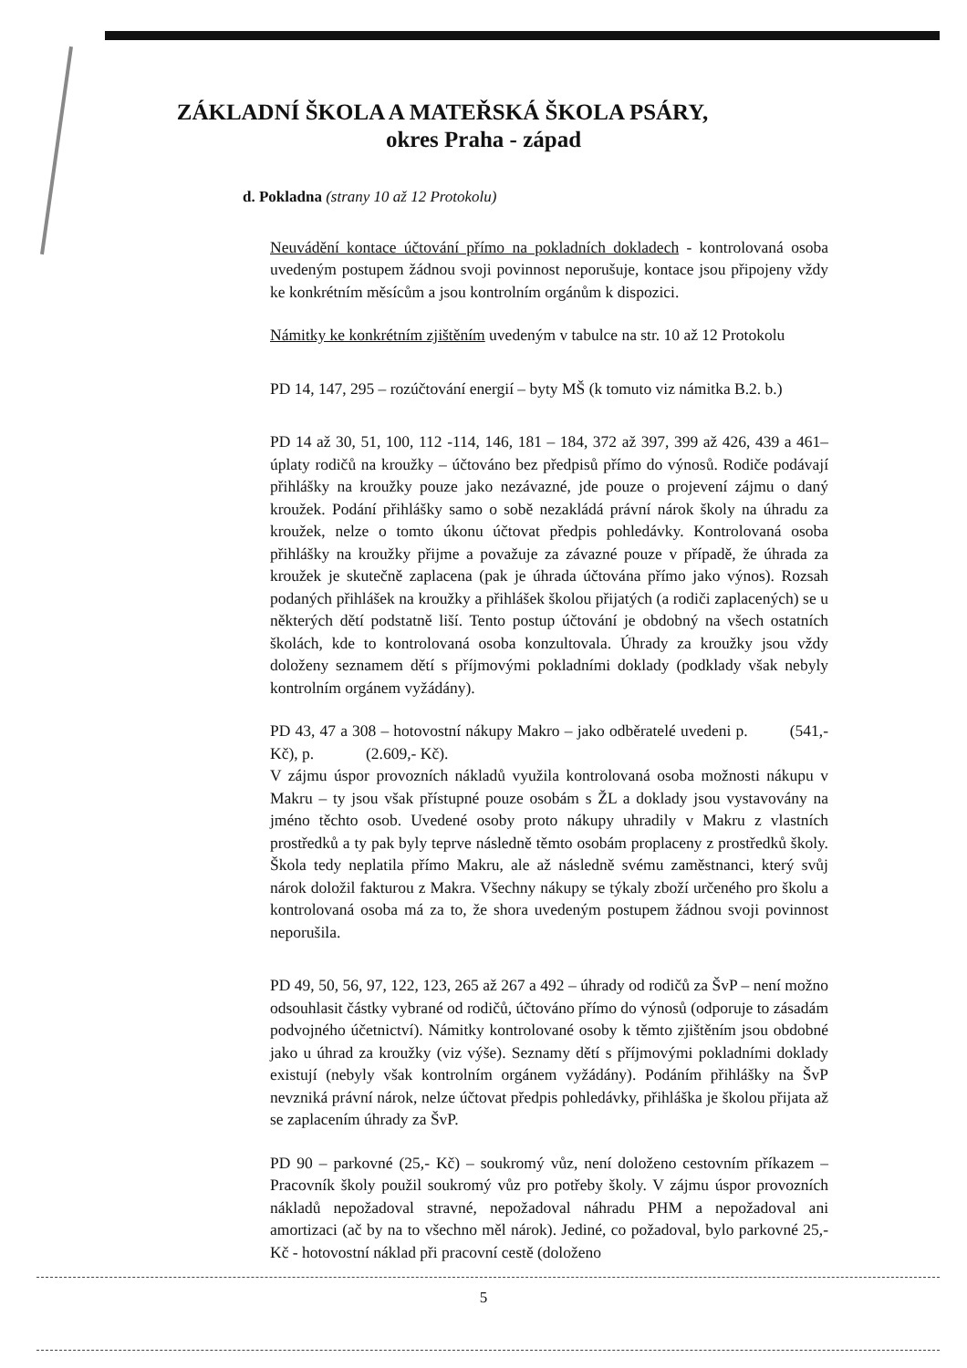ZÁKLADNÍ ŠKOLA A MATEŘSKÁ ŠKOLA PSÁRY,
okres Praha - západ
d. Pokladna (strany 10 až 12 Protokolu)
Neuvádění kontace účtování přímo na pokladních dokladech - kontrolovaná osoba uvedeným postupem žádnou svoji povinnost neporušuje, kontace jsou připojeny vždy ke konkrétním měsícům a jsou kontrolním orgánům k dispozici.
Námitky ke konkrétním zjištěním uvedeným v tabulce na str. 10 až 12 Protokolu
PD 14, 147, 295 – rozúčtování energií – byty MŠ (k tomuto viz námitka B.2. b.)
PD 14 až 30, 51, 100, 112 -114, 146, 181 – 184, 372 až 397, 399 až 426, 439 a 461– úplaty rodičů na kroužky – účtováno bez předpisů přímo do výnosů. Rodiče podávají přihlášky na kroužky pouze jako nezávazné, jde pouze o projevení zájmu o daný kroužek. Podání přihlášky samo o sobě nezakládá právní nárok školy na úhradu za kroužek, nelze o tomto úkonu účtovat předpis pohledávky. Kontrolovaná osoba přihlášky na kroužky přijme a považuje za závazné pouze v případě, že úhrada za kroužek je skutečně zaplacena (pak je úhrada účtována přímo jako výnos). Rozsah podaných přihlášek na kroužky a přihlášek školou přijatých (a rodiči zaplacených) se u některých dětí podstatně liší. Tento postup účtování je obdobný na všech ostatních školách, kde to kontrolovaná osoba konzultovala. Úhrady za kroužky jsou vždy doloženy seznamem dětí s příjmovými pokladními doklady (podklady však nebyly kontrolním orgánem vyžádány).
PD 43, 47 a 308 – hotovostní nákupy Makro – jako odběratelé uvedeni p. (541,- Kč), p. (2.609,- Kč).
V zájmu úspor provozních nákladů využila kontrolovaná osoba možnosti nákupu v Makru – ty jsou však přístupné pouze osobám s ŽL a doklady jsou vystavovány na jméno těchto osob. Uvedené osoby proto nákupy uhradily v Makru z vlastních prostředků a ty pak byly teprve následně těmto osobám proplaceny z prostředků školy. Škola tedy neplatila přímo Makru, ale až následně svému zaměstnanci, který svůj nárok doložil fakturou z Makra. Všechny nákupy se týkaly zboží určeného pro školu a kontrolovaná osoba má za to, že shora uvedeným postupem žádnou svoji povinnost neporušila.
PD 49, 50, 56, 97, 122, 123, 265 až 267 a 492 – úhrady od rodičů za ŠvP – není možno odsouhlasit částky vybrané od rodičů, účtováno přímo do výnosů (odporuje to zásadám podvojného účetnictví). Námitky kontrolované osoby k těmto zjištěním jsou obdobné jako u úhrad za kroužky (viz výše). Seznamy dětí s příjmovými pokladními doklady existují (nebyly však kontrolním orgánem vyžádány). Podáním přihlášky na ŠvP nevzniká právní nárok, nelze účtovat předpis pohledávky, přihláška je školou přijata až se zaplacením úhrady za ŠvP.
PD 90 – parkovné (25,- Kč) – soukromý vůz, není doloženo cestovním příkazem – Pracovník školy použil soukromý vůz pro potřeby školy. V zájmu úspor provozních nákladů nepožadoval stravné, nepožadoval náhradu PHM a nepožadoval ani amortizaci (ač by na to všechno měl nárok). Jediné, co požadoval, bylo parkovné 25,- Kč - hotovostní náklad při pracovní cestě (doloženo
5